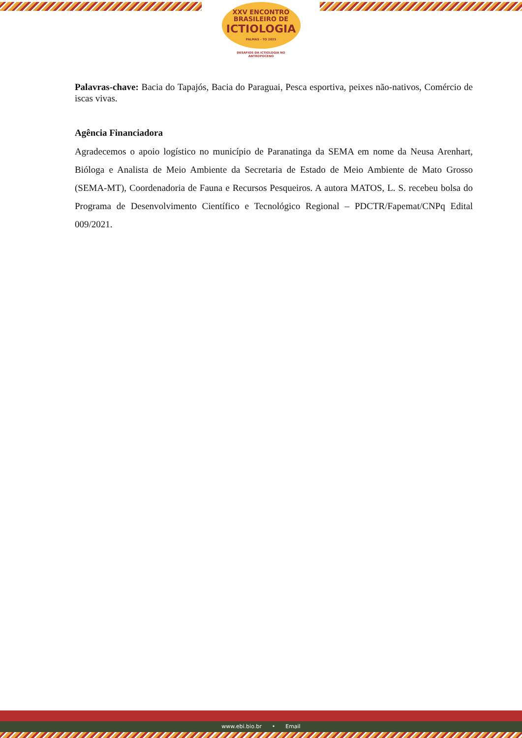XXV ENCONTRO
BRASILEIRO DE
ICTIOLOGIA
PALMAS - TO 2025
DESAFIOS DA ICTIOLOGIA NO
ANTROPOCENO
Palavras-chave: Bacia do Tapajós, Bacia do Paraguai, Pesca esportiva, peixes não-nativos, Comércio de iscas vivas.
Agência Financiadora
Agradecemos o apoio logístico no município de Paranatinga da SEMA em nome da Neusa Arenhart, Bióloga e Analista de Meio Ambiente da Secretaria de Estado de Meio Ambiente de Mato Grosso (SEMA-MT), Coordenadoria de Fauna e Recursos Pesqueiros. A autora MATOS, L. S. recebeu bolsa do Programa de Desenvolvimento Científico e Tecnológico Regional – PDCTR/Fapemat/CNPq Edital 009/2021.
www.ebi.bio.br • Email